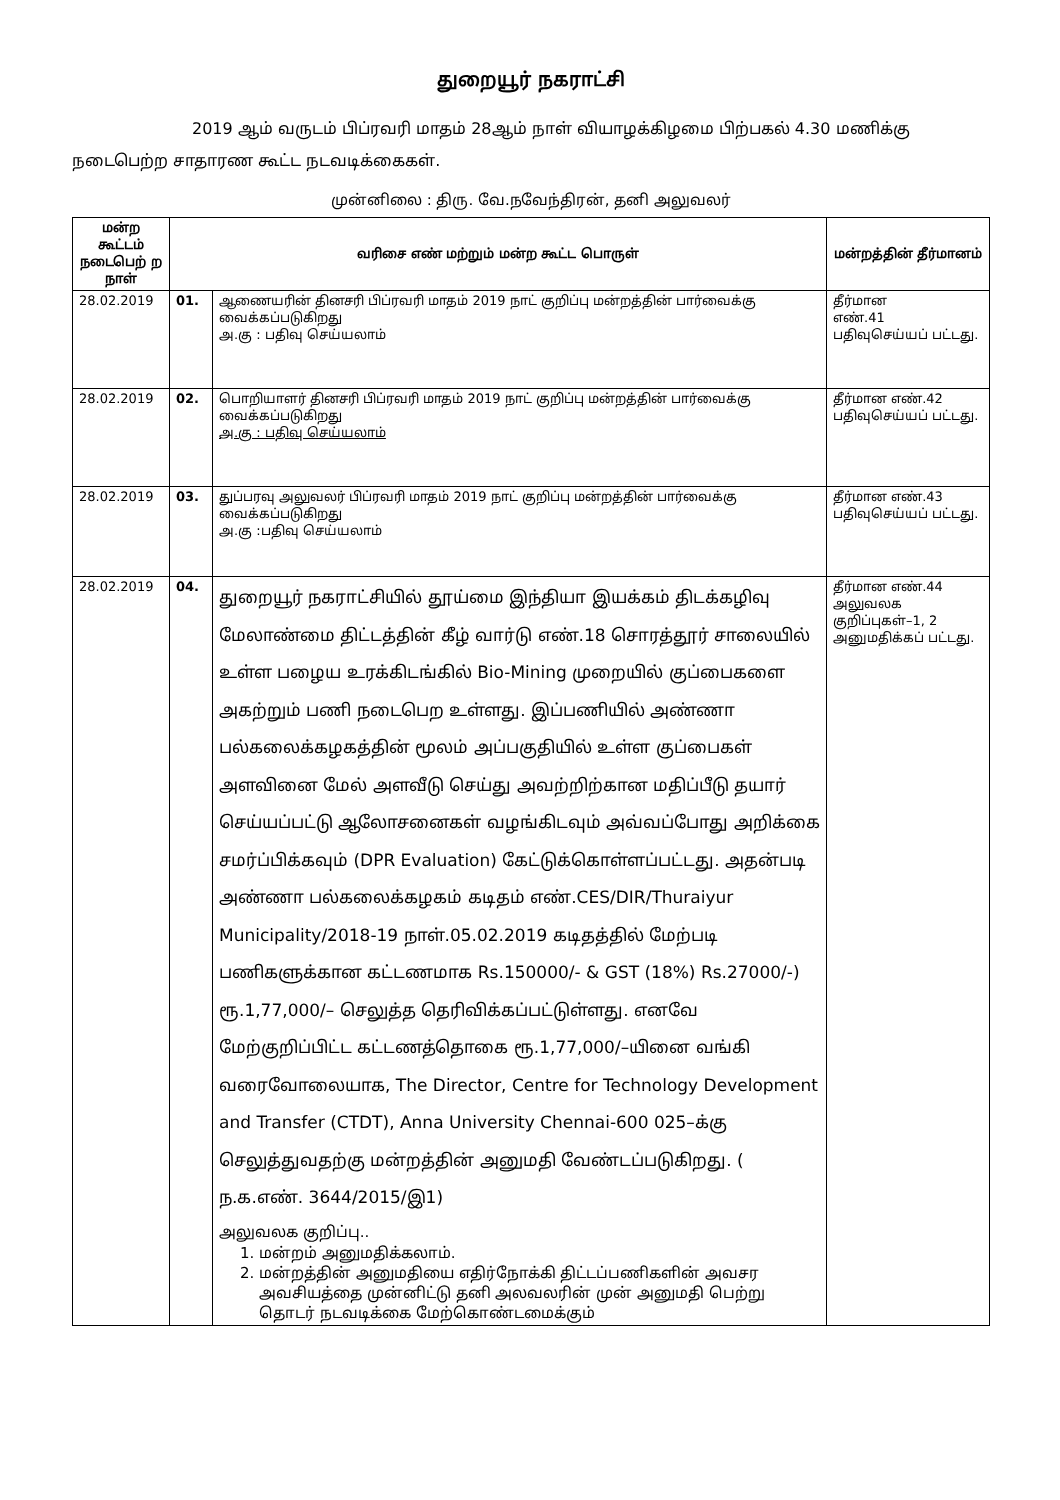துறையூர் நகராட்சி
2019 ஆம் வருடம் பிப்ரவரி மாதம் 28ஆம் நாள் வியாழக்கிழமை பிற்பகல் 4.30 மணிக்கு நடைபெற்ற சாதாரண கூட்ட நடவடிக்கைகள்.
முன்னிலை : திரு. வே.நவேந்திரன், தனி அலுவலர்
| மன்ற கூட்டம் நடைபெற் ற நாள் | வரிசை எண் மற்றும் மன்ற கூட்ட பொருள் | | மன்றத்தின் தீர்மானம் |
| --- | --- | --- | --- |
| 28.02.2019 | 01. | ஆணையரின் தினசரி பிப்ரவரி மாதம் 2019 நாட் குறிப்பு மன்றத்தின் பார்வைக்கு வைக்கப்படுகிறது அ.கு : பதிவு செய்யலாம் | தீர்மான எண்.41 பதிவுசெய்யப் பட்டது. |
| 28.02.2019 | 02. | பொறியாளர் தினசரி பிப்ரவரி மாதம் 2019 நாட் குறிப்பு மன்றத்தின் பார்வைக்கு வைக்கப்படுகிறது அ.கு : பதிவு செய்யலாம் | தீர்மான எண்.42 பதிவுசெய்யப் பட்டது. |
| 28.02.2019 | 03. | துப்பரவு அலுவலர் பிப்ரவரி மாதம் 2019 நாட் குறிப்பு மன்றத்தின் பார்வைக்கு வைக்கப்படுகிறது அ.கு :பதிவு செய்யலாம் | தீர்மான எண்.43 பதிவுசெய்யப் பட்டது. |
| 28.02.2019 | 04. | துறையூர் நகராட்சியில் தூய்மை இந்தியா இயக்கம் திடக்கழிவு மேலாண்மை திட்டத்தின் கீழ் வார்டு எண்.18 சொரத்தூர் சாலையில் உள்ள பழைய உரக்கிடங்கில் Bio-Mining முறையில் குப்பைகளை அகற்றும் பணி நடைபெற உள்ளது. இப்பணியில் அண்ணா பல்கலைக்கழகத்தின் மூலம் அப்பகுதியில் உள்ள குப்பைகள் அளவினை மேல் அளவீடு செய்து அவற்றிற்கான மதிப்பீடு தயார் செய்யப்பட்டு ஆலோசனைகள் வழங்கிடவும் அவ்வப்போது அறிக்கை சமர்ப்பிக்கவும் (DPR Evaluation) கேட்டுக்கொள்ளப்பட்டது. அதன்படி அண்ணா பல்கலைக்கழகம் கடிதம் எண்.CES/DIR/Thuraiyur Municipality/2018-19 நாள்.05.02.2019 கடிதத்தில் மேற்படி பணிகளுக்கான கட்டணமாக Rs.150000/- & GST (18%) Rs.27000/-) ரூ.1,77,000/– செலுத்த தெரிவிக்கப்பட்டுள்ளது. எனவே மேற்குறிப்பிட்ட கட்டணத்தொகை ரூ.1,77,000/–யினை வங்கி வரைவோலையாக, The Director, Centre for Technology Development and Transfer (CTDT), Anna University Chennai-600 025–க்கு செலுத்துவதற்கு மன்றத்தின் அனுமதி வேண்டப்படுகிறது. ( ந.க.எண். 3644/2015/இ1) அலுவலக குறிப்பு.. 1. மன்றம் அனுமதிக்கலாம். 2. மன்றத்தின் அனுமதியை எதிர்நோக்கி திட்டப்பணிகளின் அவசர அவசியத்தை முன்னிட்டு தனி அலவலரின் முன் அனுமதி பெற்று தொடர் நடவடிக்கை மேற்கொண்டமைக்கும் | தீர்மான எண்.44 அலுவலக குறிப்புகள்–1, 2 அனுமதிக்கப் பட்டது. |